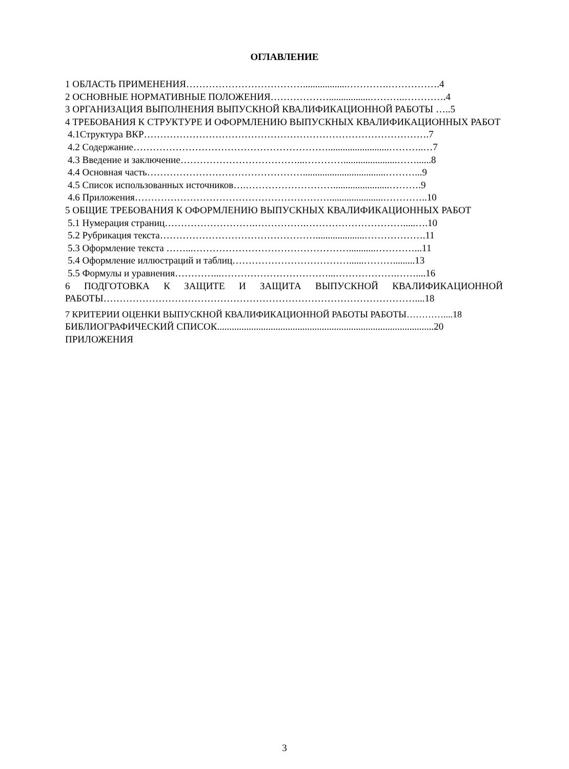ОГЛАВЛЕНИЕ
1 ОБЛАСТЬ ПРИМЕНЕНИЯ………………………………..................………….…………….4
2 ОСНОВНЫЕ НОРМАТИВНЫЕ ПОЛОЖЕНИЯ……………….................………..………….4
3 ОРГАНИЗАЦИЯ ВЫПОЛНЕНИЯ ВЫПУСКНОЙ КВАЛИФИКАЦИОННОЙ РАБОТЫ …..5
4 ТРЕБОВАНИЯ К СТРУКТУРЕ И ОФОРМЛЕНИЮ ВЫПУСКНЫХ КВАЛИФИКАЦИОННЫХ РАБОТ
4.1Структура ВКР…………………………………………………………………………….7
4.2 Содержание…………………………………………………….........................………..…7
4.3 Введение и заключение………………………………...…………......................……......8
4.4 Основная часть…………………………………………..................................………...9
4.5 Список использованных источников….……………………….......................……….9
4.6 Приложения……………………………………………………......................…………..10
5 ОБЩИЕ ТРЕБОВАНИЯ К ОФОРМЛЕНИЮ ВЫПУСКНЫХ КВАЛИФИКАЦИОННЫХ РАБОТ
5.1 Нумерация страниц……………………….…………….………………………….....….10
5.2 Рубрикация текста…………………………………………....................……………….11
5.3 Оформление текста ……...…………………………………………...........…………...11
5.4 Оформление иллюстраций и таблиц………………………………......……….........13
5.5 Формулы и уравнения…………...……………………………...……………….……....16
6 ПОДГОТОВКА К ЗАЩИТЕ И ЗАЩИТА ВЫПУСКНОЙ КВАЛИФИКАЦИОННОЙ
РАБОТЫ……………………………………………………………………………………....18
7 КРИТЕРИИ ОЦЕНКИ ВЫПУСКНОЙ КВАЛИФИКАЦИОННОЙ РАБОТЫ РАБОТЫ…………....18
БИБЛИОГРАФИЧЕСКИЙ СПИСОК.........................................................................................20
ПРИЛОЖЕНИЯ
3